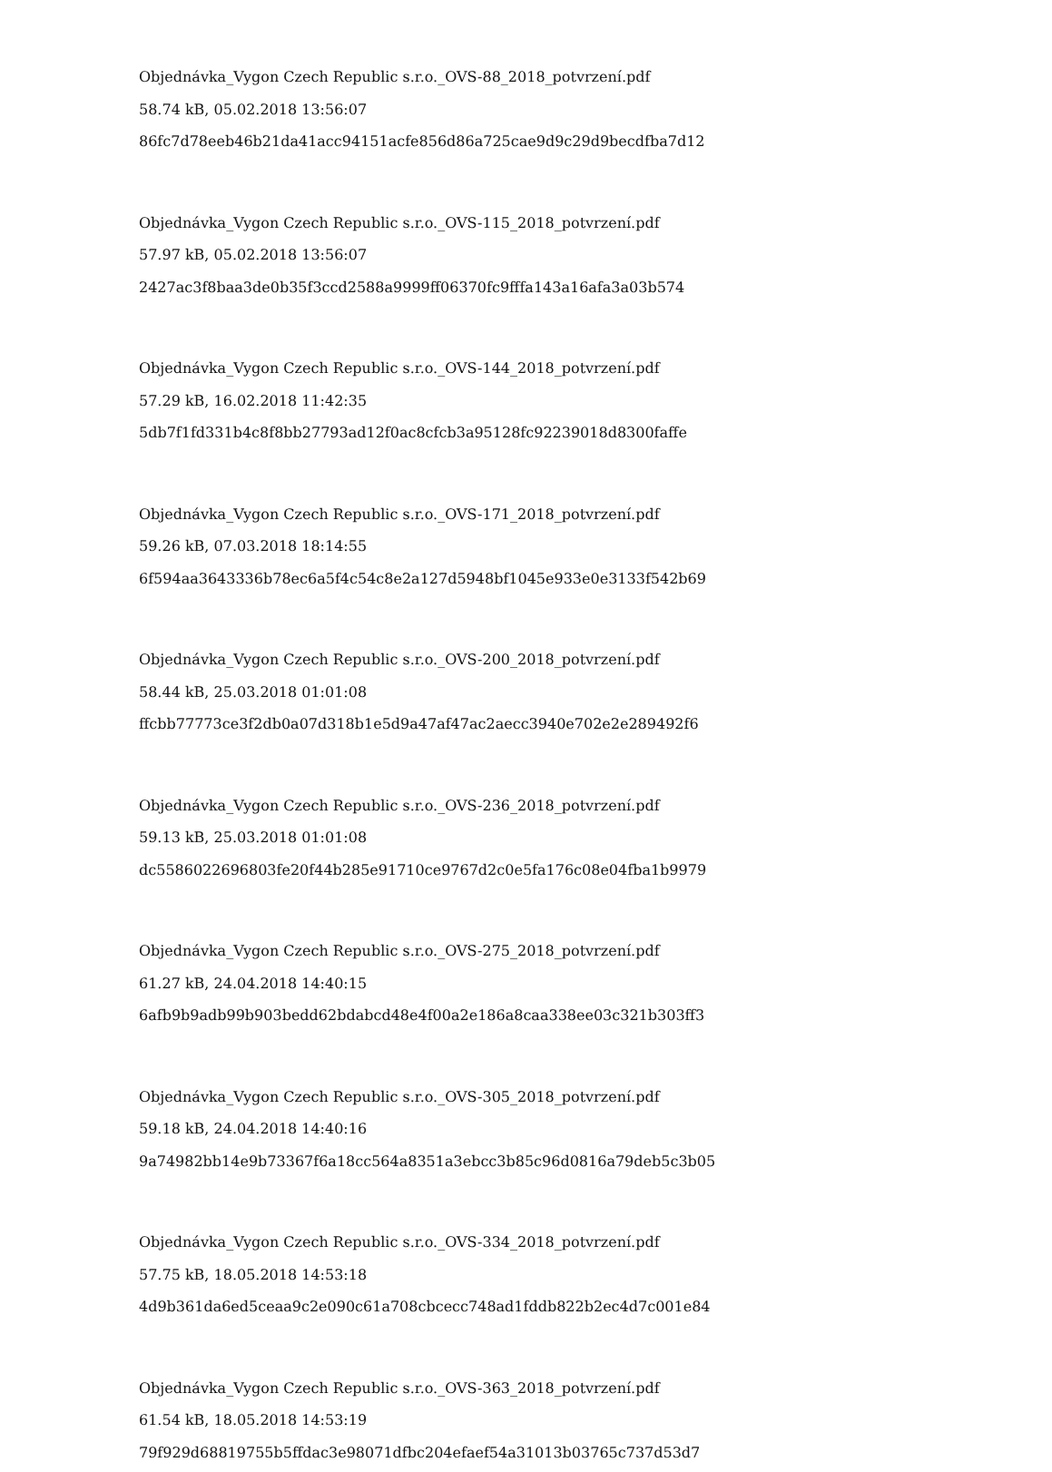Objednávka_Vygon Czech Republic s.r.o._OVS-88_2018_potvrzení.pdf
58.74 kB, 05.02.2018 13:56:07
86fc7d78eeb46b21da41acc94151acfe856d86a725cae9d9c29d9becdfba7d12
Objednávka_Vygon Czech Republic s.r.o._OVS-115_2018_potvrzení.pdf
57.97 kB, 05.02.2018 13:56:07
2427ac3f8baa3de0b35f3ccd2588a9999ff06370fc9fffa143a16afa3a03b574
Objednávka_Vygon Czech Republic s.r.o._OVS-144_2018_potvrzení.pdf
57.29 kB, 16.02.2018 11:42:35
5db7f1fd331b4c8f8bb27793ad12f0ac8cfcb3a95128fc92239018d8300faffe
Objednávka_Vygon Czech Republic s.r.o._OVS-171_2018_potvrzení.pdf
59.26 kB, 07.03.2018 18:14:55
6f594aa3643336b78ec6a5f4c54c8e2a127d5948bf1045e933e0e3133f542b69
Objednávka_Vygon Czech Republic s.r.o._OVS-200_2018_potvrzení.pdf
58.44 kB, 25.03.2018 01:01:08
ffcbb77773ce3f2db0a07d318b1e5d9a47af47ac2aecc3940e702e2e289492f6
Objednávka_Vygon Czech Republic s.r.o._OVS-236_2018_potvrzení.pdf
59.13 kB, 25.03.2018 01:01:08
dc5586022696803fe20f44b285e91710ce9767d2c0e5fa176c08e04fba1b9979
Objednávka_Vygon Czech Republic s.r.o._OVS-275_2018_potvrzení.pdf
61.27 kB, 24.04.2018 14:40:15
6afb9b9adb99b903bedd62bdabcd48e4f00a2e186a8caa338ee03c321b303ff3
Objednávka_Vygon Czech Republic s.r.o._OVS-305_2018_potvrzení.pdf
59.18 kB, 24.04.2018 14:40:16
9a74982bb14e9b73367f6a18cc564a8351a3ebcc3b85c96d0816a79deb5c3b05
Objednávka_Vygon Czech Republic s.r.o._OVS-334_2018_potvrzení.pdf
57.75 kB, 18.05.2018 14:53:18
4d9b361da6ed5ceaa9c2e090c61a708cbcecc748ad1fddb822b2ec4d7c001e84
Objednávka_Vygon Czech Republic s.r.o._OVS-363_2018_potvrzení.pdf
61.54 kB, 18.05.2018 14:53:19
79f929d68819755b5ffdac3e98071dfbc204efaef54a31013b03765c737d53d7